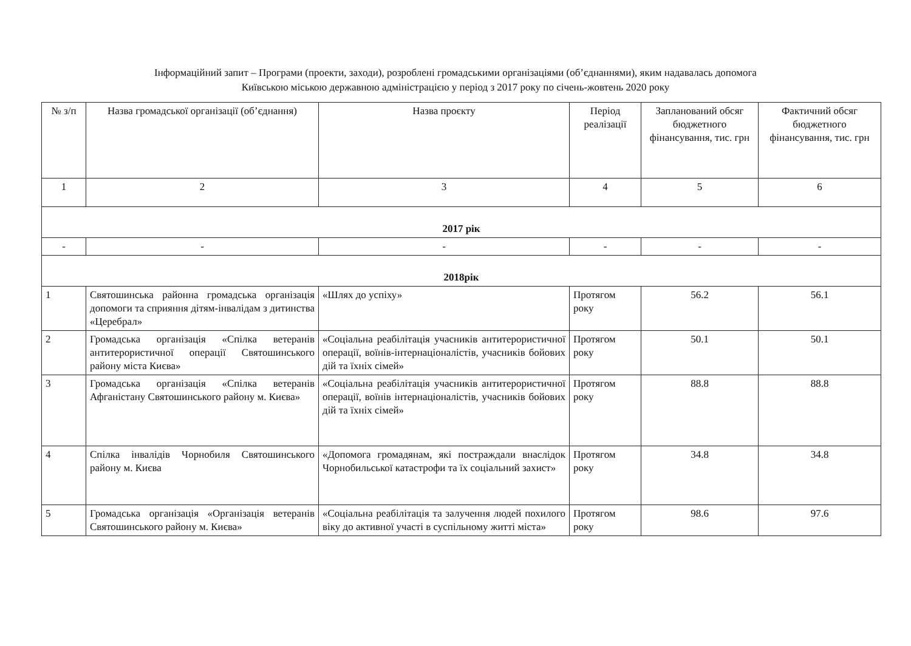Інформаційний запит – Програми (проекти, заходи), розроблені громадськими організаціями (об’єднаннями), яким надавалась допомога
Київською міською державною адміністрацією у період з 2017 року по січень-жовтень 2020 року
| № з/п | Назва громадської організації (об’єднання) | Назва проєкту | Період реалізації | Запланований обсяг бюджетного фінансування, тис. грн | Фактичний обсяг бюджетного фінансування, тис. грн |
| --- | --- | --- | --- | --- | --- |
| 1 | 2 | 3 | 4 | 5 | 6 |
| 2017 рік | | | | | |
| - | - | - | - | - | - |
| 2018рік | | | | | |
| 1 | Святошинська районна громадська організація допомоги та сприяння дітям-інвалідам з дитинства «Церебрал» | «Шлях до успіху» | Протягом року | 56.2 | 56.1 |
| 2 | Громадська організація «Спілка ветеранів антитерористичної операції Святошинського району міста Києва» | «Соціальна реабілітація учасників антитерористичної операції, воїнів-інтернаціоналістів, учасників бойових дій та їхніх сімей» | Протягом року | 50.1 | 50.1 |
| 3 | Громадська організація «Спілка ветеранів Афганістану Святошинського району м. Києва» | «Соціальна реабілітація учасників антитерористичної операції, воїнів інтернаціоналістів, учасників бойових дій та їхніх сімей» | Протягом року | 88.8 | 88.8 |
| 4 | Спілка інвалідів Чорнобиля Святошинського району м. Києва | «Допомога громадянам, які постраждали внаслідок Чорнобильської катастрофи та їх соціальний захист» | Протягом року | 34.8 | 34.8 |
| 5 | Громадська організація «Організація ветеранів Святошинського району м. Києва» | «Соціальна реабілітація та залучення людей похилого віку до активної участі в суспільному житті міста» | Протягом року | 98.6 | 97.6 |